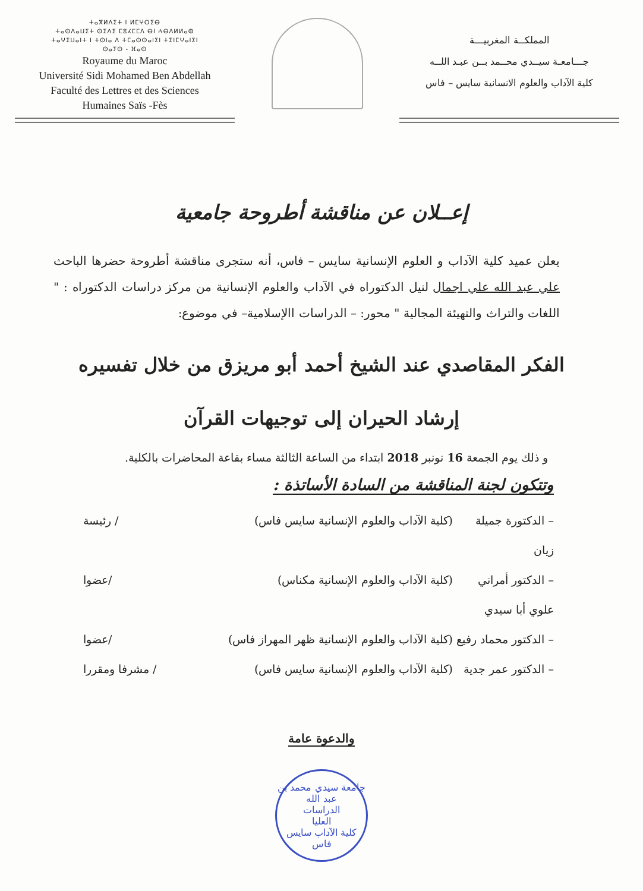ⵜⴰⴳⵍⴷⵉⵜ ⵏ ⵍⵎⵖⵔⵉⴱ
ⵜⴰⵙⴷⴰⵡⵉⵜ ⵙⵉⴷⵉ ⵎⵓⵃⵎⵎⴷ ⴱⵏ ⵄⴱⴷⵍⵍⴰⵀ
ⵜⴰⵖⵉⵡⴰⵏⵜ ⵏ ⵜⵙⵏⴰ ⴷ ⵜⵎⴰⵙⵙⴰⵏⵉⵏ ⵜⵉⵏⵎⵖⴰⵏⵉⵏ
ⵙⴰⵢⵙ - ⴼⴰⵙ
Royaume du Maroc
Université Sidi Mohamed Ben Abdellah
Faculté des Lettres et des Sciences
Humaines Saïs -Fès
المملكــة المغربيـــة
جـــامعـة سيــدي محــمد بــن عبـد اللــه
كلية الآداب والعلوم الانسانية سايس – فاس
إعــلان عن مناقشة أطروحة جامعية
يعلن عميد كلية الآداب و العلوم الإنسانية سايس – فاس، أنه ستجرى مناقشة أطروحة حضرها الباحث علي عبد الله علي اجمال لنيل الدكتوراه في الآداب والعلوم الإنسانية من مركز دراسات الدكتوراه : " اللغات والتراث والتهيئة المجالية " محور: – الدراسات االإسلامية– في موضوع:
الفكر المقاصدي عند الشيخ أحمد أبو مريزق من خلال تفسيره
إرشاد الحيران إلى توجيهات القرآن
و ذلك يوم الجمعة 16 نونبر 2018 ابتداء من الساعة الثالثة مساء بقاعة المحاضرات بالكلية.
وتتكون لجنة المناقشة من السادة الأساتذة :
– الدكتورة جميلة زيان (كلية الآداب والعلوم الإنسانية سايس فاس) / رئيسة
– الدكتور أمراني علوي أبا سيدي (كلية الآداب والعلوم الإنسانية مكناس) /عضوا
– الدكتور محماد رفيع (كلية الآداب والعلوم الإنسانية ظهر المهراز فاس) /عضوا
– الدكتور عمر جدية (كلية الآداب والعلوم الإنسانية سايس فاس) / مشرفا ومقررا
والدعوة عامة
جامعة سيدي محمد بن عبد الله
الدراسات
العليا
كلية الآداب سايس فاس